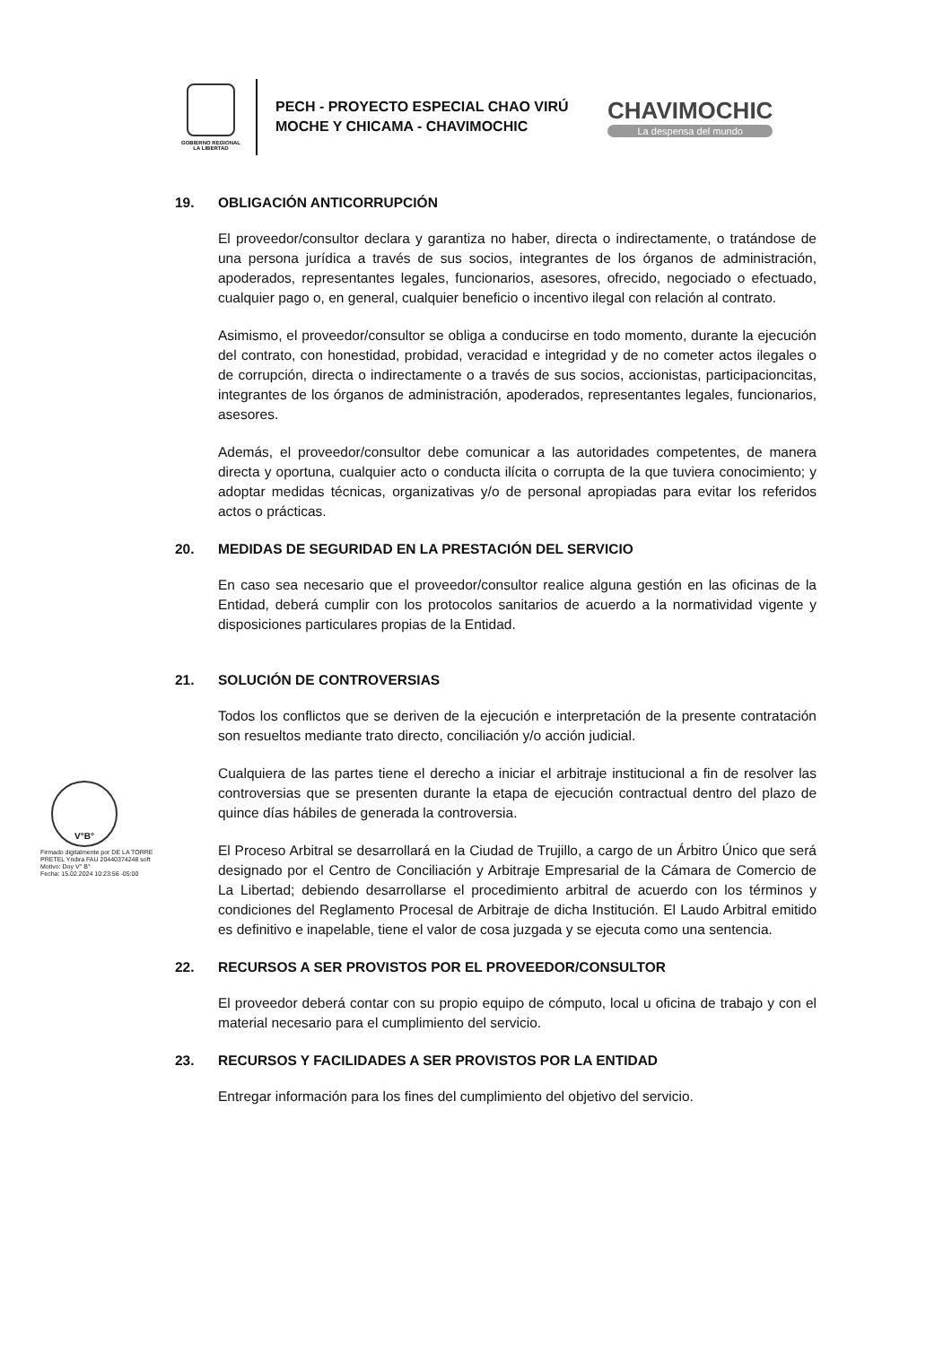GOBIERNO REGIONAL
LA LIBERTAD
PECH - PROYECTO ESPECIAL CHAO VIRÚ MOCHE Y CHICAMA - CHAVIMOCHIC
CHAVIMOCHIC
La despensa del mundo
19. OBLIGACIÓN ANTICORRUPCIÓN
El proveedor/consultor declara y garantiza no haber, directa o indirectamente, o tratándose de una persona jurídica a través de sus socios, integrantes de los órganos de administración, apoderados, representantes legales, funcionarios, asesores, ofrecido, negociado o efectuado, cualquier pago o, en general, cualquier beneficio o incentivo ilegal con relación al contrato.
Asimismo, el proveedor/consultor se obliga a conducirse en todo momento, durante la ejecución del contrato, con honestidad, probidad, veracidad e integridad y de no cometer actos ilegales o de corrupción, directa o indirectamente o a través de sus socios, accionistas, participacioncitas, integrantes de los órganos de administración, apoderados, representantes legales, funcionarios, asesores.
Además, el proveedor/consultor debe comunicar a las autoridades competentes, de manera directa y oportuna, cualquier acto o conducta ilícita o corrupta de la que tuviera conocimiento; y adoptar medidas técnicas, organizativas y/o de personal apropiadas para evitar los referidos actos o prácticas.
20. MEDIDAS DE SEGURIDAD EN LA PRESTACIÓN DEL SERVICIO
En caso sea necesario que el proveedor/consultor realice alguna gestión en las oficinas de la Entidad, deberá cumplir con los protocolos sanitarios de acuerdo a la normatividad vigente y disposiciones particulares propias de la Entidad.
21. SOLUCIÓN DE CONTROVERSIAS
Todos los conflictos que se deriven de la ejecución e interpretación de la presente contratación son resueltos mediante trato directo, conciliación y/o acción judicial.
Cualquiera de las partes tiene el derecho a iniciar el arbitraje institucional a fin de resolver las controversias que se presenten durante la etapa de ejecución contractual dentro del plazo de quince días hábiles de generada la controversia.
El Proceso Arbitral se desarrollará en la Ciudad de Trujillo, a cargo de un Árbitro Único que será designado por el Centro de Conciliación y Arbitraje Empresarial de la Cámara de Comercio de La Libertad; debiendo desarrollarse el procedimiento arbitral de acuerdo con los términos y condiciones del Reglamento Procesal de Arbitraje de dicha Institución. El Laudo Arbitral emitido es definitivo e inapelable, tiene el valor de cosa juzgada y se ejecuta como una sentencia.
22. RECURSOS A SER PROVISTOS POR EL PROVEEDOR/CONSULTOR
El proveedor deberá contar con su propio equipo de cómputo, local u oficina de trabajo y con el material necesario para el cumplimiento del servicio.
23. RECURSOS Y FACILIDADES A SER PROVISTOS POR LA ENTIDAD
Entregar información para los fines del cumplimiento del objetivo del servicio.
V°B°
Firmado digitalmente por DE LA TORRE PRETEL Yndira FAU 20440374248 soft
Motivo: Doy V° B°
Fecha: 15.02.2024 10:23:56 -05:00